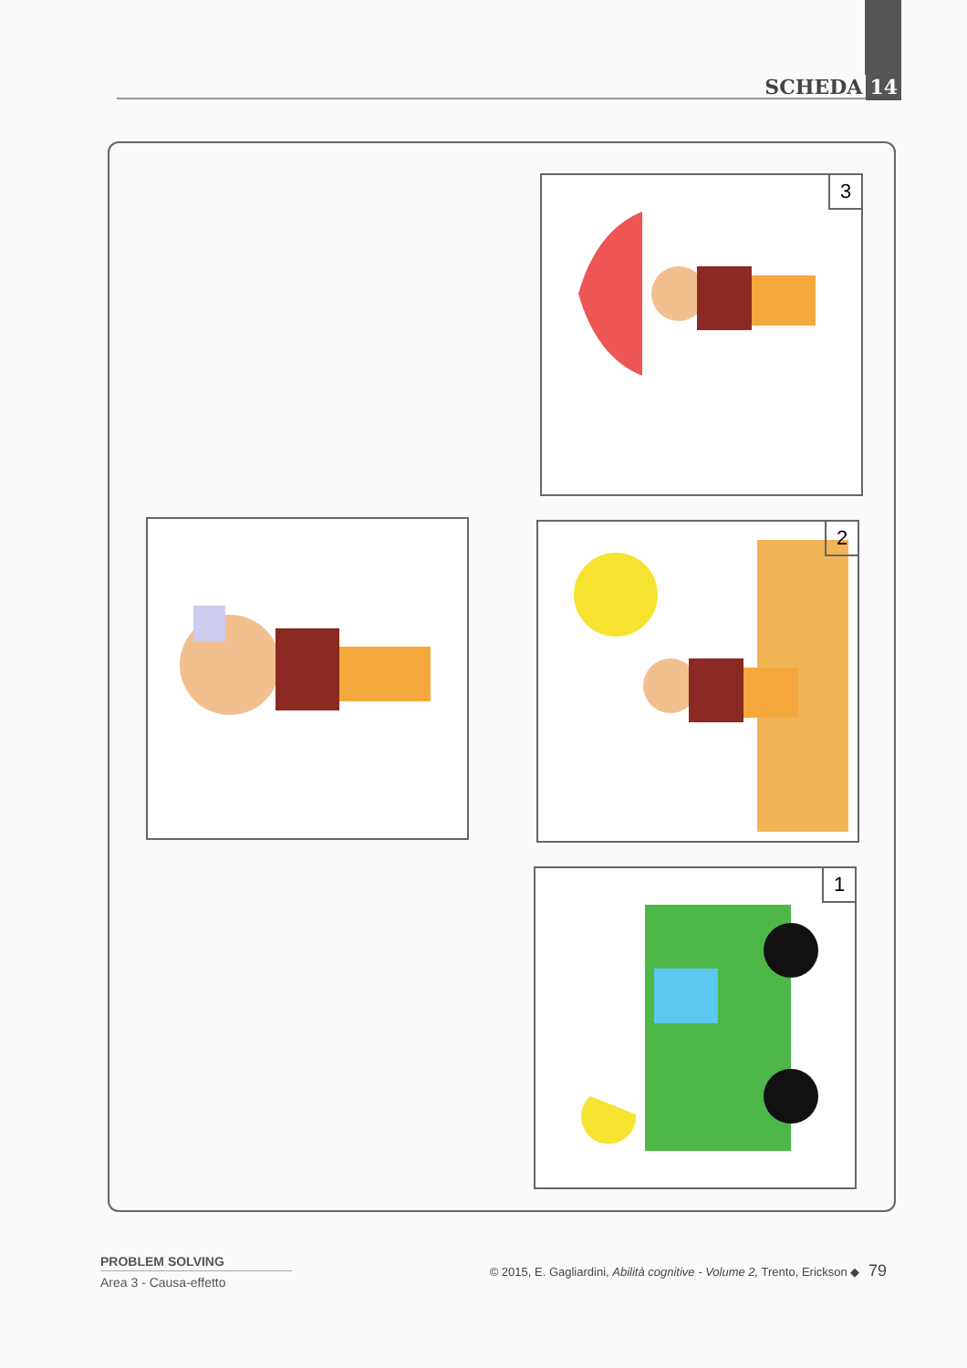SCHEDA 14
3
2
1
PROBLEM SOLVING
Area 3 - Causa-effetto
© 2015, E. Gagliardini, Abilità cognitive - Volume 2, Trento, Erickson ◆ 79